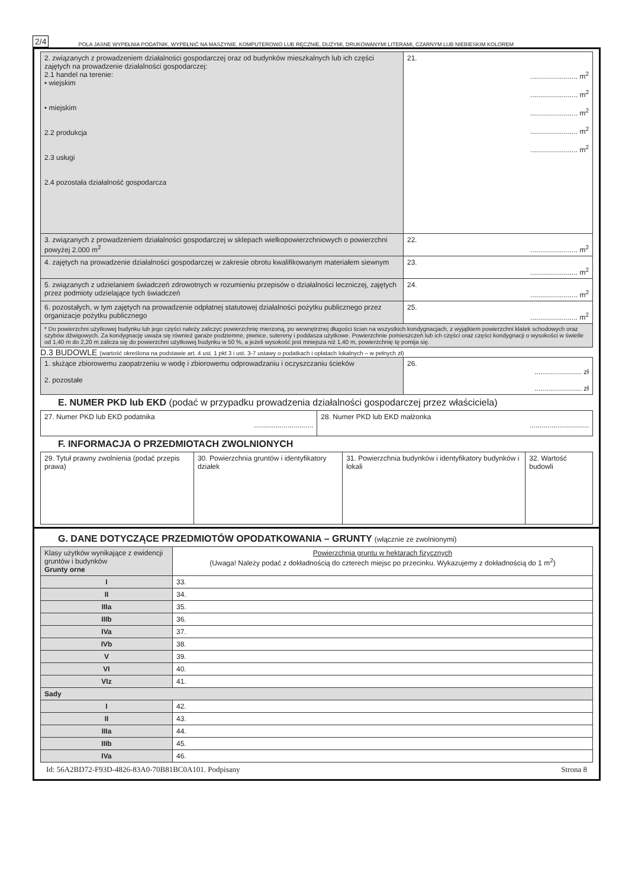2/4 POLA JASNE WYPEŁNIA PODATNIK, WYPEŁNIĆ NA MASZYNIE, KOMPUTEROWO LUB RĘCZNIE, DUŻYMI, DRUKOWANYMI LITERAMI, CZARNYM LUB NIEBIESKIM KOLOREM
| 2. związanych z prowadzeniem działalności gospodarczej oraz od budynków mieszkalnych lub ich części zajętych na prowadzenie działalności gospodarczej: 2.1 handel na terenie: • wiejskim • miejskim 2.2 produkcja 2.3 usługi 2.4 pozostała działalność gospodarcza | 21. ........................ m<sup>2</sup> ........................ m<sup>2</sup> ........................ m<sup>2</sup> ........................ m<sup>2</sup> ........................ m<sup>2</sup> |
| 3. związanych z prowadzeniem działalności gospodarczej w sklepach wielkopowierzchniowych o powierzchni powyżej 2.000 m<sup>2</sup> | 22. ........................ m<sup>2</sup> |
| 4. zajętych na prowadzenie działalności gospodarczej w zakresie obrotu kwalifikowanym materiałem siewnym | 23. ........................ m<sup>2</sup> |
| 5. związanych z udzielaniem świadczeń zdrowotnych w rozumieniu przepisów o działalności leczniczej, zajętych przez podmioty udzielające tych świadczeń | 24. ........................ m<sup>2</sup> |
| 6. pozostałych, w tym zajętych na prowadzenie odpłatnej statutowej działalności pożytku publicznego przez organizacje pożytku publicznego | 25. ........................ m<sup>2</sup> |
| * Do powierzchni użytkowej budynku lub jego części należy zaliczyć powierzchnię mierzoną, po wewnętrznej długości ścian na wszystkich kondygnacjach, z wyjątkiem powierzchni klatek schodowych oraz szybów dźwigowych. Za kondygnację uważa się również garaże podziemne, piwnice, sutereny i poddasza użytkowe. Powierzchnie pomieszczeń lub ich części oraz części kondygnacji o wysokości w świetle od 1,40 m do 2,20 m zalicza się do powierzchni użytkowej budynku w 50 %, a jeżeli wysokość jest mniejsza niż 1,40 m, powierzchnię tę pomija się. | |
D.3 BUDOWLE (wartość określona na podstawie art. 4 ust. 1 pkt 3 i ust. 3-7 ustawy o podatkach i opłatach lokalnych – w pełnych zł)
| 1. służące zbiorowemu zaopatrzeniu w wodę i zbiorowemu odprowadzaniu i oczyszczaniu ścieków 2. pozostałe | 26. ........................ zł ........................ zł |
E. NUMER PKD lub EKD (podać w przypadku prowadzenia działalności gospodarczej przez właściciela)
| 27. Numer PKD lub EKD podatnika .............................. | 28. Numer PKD lub EKD małżonka .............................. |
F. INFORMACJA O PRZEDMIOTACH ZWOLNIONYCH
| 29. Tytuł prawny zwolnienia (podać przepis prawa) | 30. Powierzchnia gruntów i identyfikatory działek | 31. Powierzchnia budynków i identyfikatory budynków i lokali | 32. Wartość budowli |
G. DANE DOTYCZĄCE PRZEDMIOTÓW OPODATKOWANIA – GRUNTY (włącznie ze zwolnionymi)
| Klasy użytków wynikające z ewidencji gruntów i budynków Grunty orne | Powierzchnia gruntu w hektarach fizycznych (Uwaga! Należy podać z dokładnością do czterech miejsc po przecinku. Wykazujemy z dokładnością do 1 m<sup>2</sup>) |
| I | 33. |
| II | 34. |
| IIIa | 35. |
| IIIb | 36. |
| IVa | 37. |
| IVb | 38. |
| V | 39. |
| VI | 40. |
| VIz | 41. |
| Sady | |
| I | 42. |
| II | 43. |
| IIIa | 44. |
| IIIb | 45. |
| IVa | 46. |
Id: 56A2BD72-F93D-4826-83A0-70B81BC0A101. Podpisany Strona 8